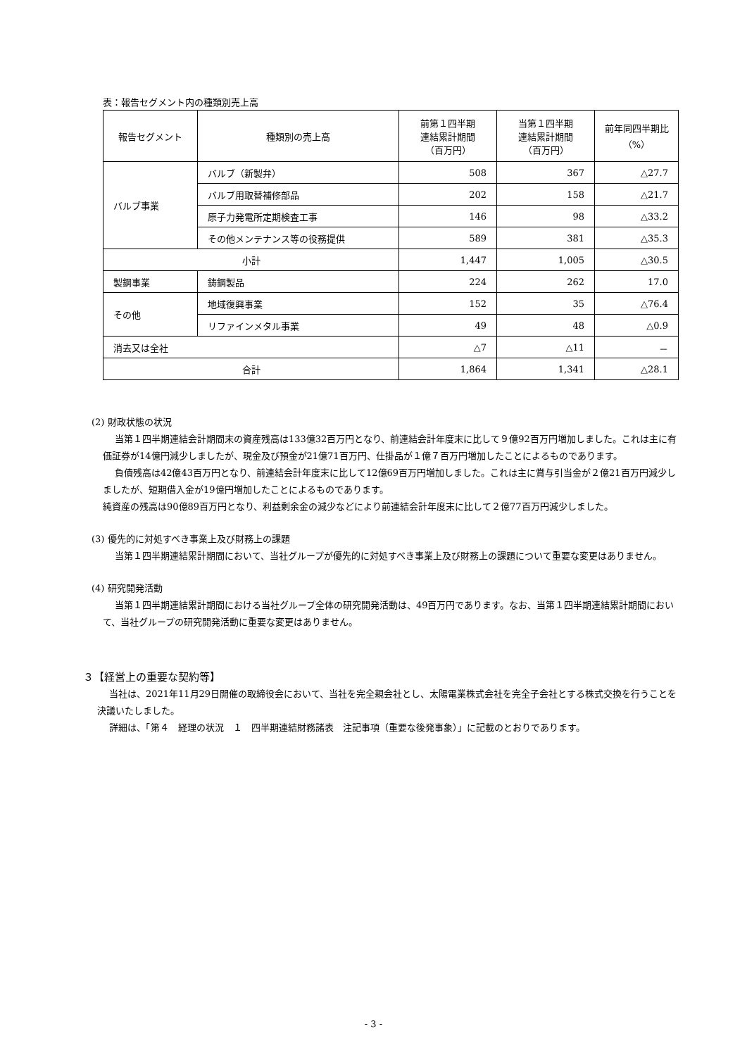表：報告セグメント内の種類別売上高
| 報告セグメント | 種類別の売上高 | 前第１四半期 連結累計期間 （百万円） | 当第１四半期 連結累計期間 （百万円） | 前年同四半期比 （%） |
| --- | --- | --- | --- | --- |
| バルブ事業 | バルブ（新製弁） | 508 | 367 | △27.7 |
| | バルブ用取替補修部品 | 202 | 158 | △21.7 |
| | 原子力発電所定期検査工事 | 146 | 98 | △33.2 |
| | その他メンテナンス等の役務提供 | 589 | 381 | △35.3 |
| 小計 | | 1,447 | 1,005 | △30.5 |
| 製鋼事業 | 鋳鋼製品 | 224 | 262 | 17.0 |
| その他 | 地域復興事業 | 152 | 35 | △76.4 |
| | リファインメタル事業 | 49 | 48 | △0.9 |
| 消去又は全社 | | △7 | △11 | － |
| 合計 | | 1,864 | 1,341 | △28.1 |
(2) 財政状態の状況
当第１四半期連結会計期間末の資産残高は133億32百万円となり、前連結会計年度末に比して９億92百万円増加しました。これは主に有価証券が14億円減少しましたが、現金及び預金が21億71百万円、仕掛品が１億７百万円増加したことによるものであります。
負債残高は42億43百万円となり、前連結会計年度末に比して12億69百万円増加しました。これは主に賞与引当金が２億21百万円減少しましたが、短期借入金が19億円増加したことによるものであります。
純資産の残高は90億89百万円となり、利益剰余金の減少などにより前連結会計年度末に比して２億77百万円減少しました。
(3) 優先的に対処すべき事業上及び財務上の課題
当第１四半期連結累計期間において、当社グループが優先的に対処すべき事業上及び財務上の課題について重要な変更はありません。
(4) 研究開発活動
当第１四半期連結累計期間における当社グループ全体の研究開発活動は、49百万円であります。なお、当第１四半期連結累計期間において、当社グループの研究開発活動に重要な変更はありません。
３【経営上の重要な契約等】
当社は、2021年11月29日開催の取締役会において、当社を完全親会社とし、太陽電業株式会社を完全子会社とする株式交換を行うことを決議いたしました。
詳細は、「第４　経理の状況　１　四半期連結財務諸表　注記事項（重要な後発事象）」に記載のとおりであります。
- 3 -